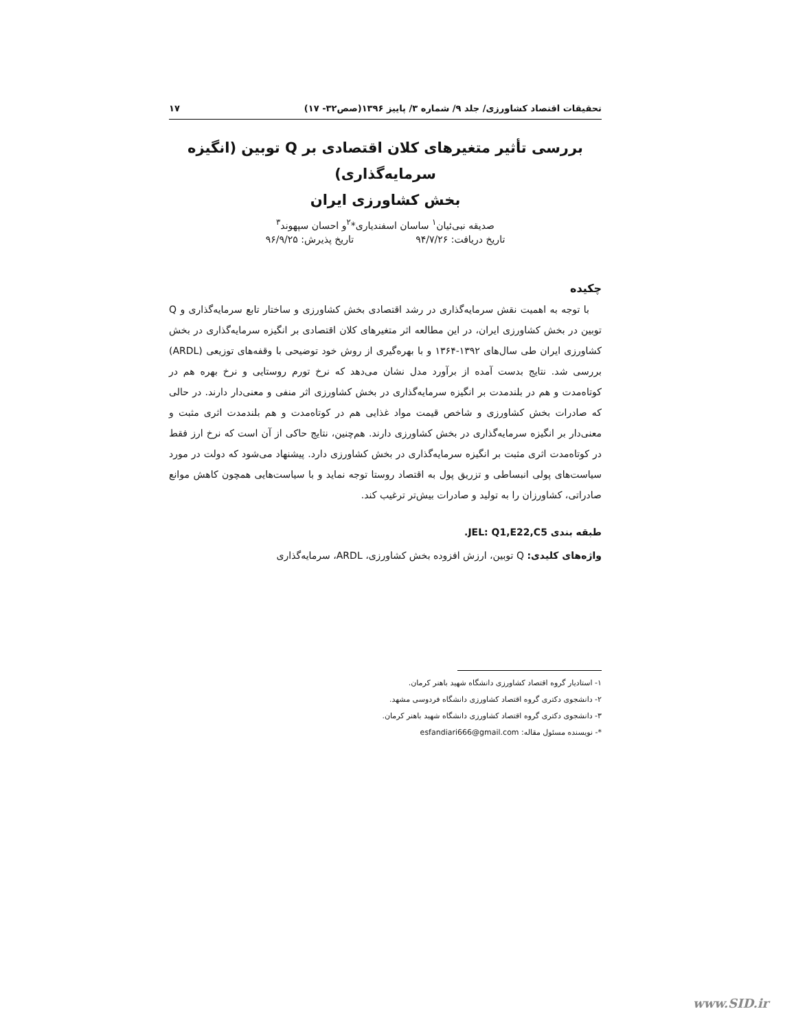تحقیقات اقتصاد کشاورزی/ جلد ۹/ شماره ۳/ پاییز ۱۳۹۶(صص۳۲- ۱۷) ۱۷
بررسی تأثیر متغیرهای کلان اقتصادی بر Q توبین (انگیزه سرمایه‌گذاری)
بخش کشاورزی ایران
صدیقه نبی‌ئیان<sup>۱</sup> ساسان اسفندیاری*<sup>۲</sup>و احسان سپهوند<sup>۳</sup>
تاریخ دریافت: ۹۴/۷/۲۶ تاریخ پذیرش: ۹۶/۹/۲۵
چکیده
با توجه به اهمیت نقش سرمایه‌گذاری در رشد اقتصادی بخش کشاورزی و ساختار تابع سرمایه‌گذاری و Q توبین در بخش کشاورزی ایران، در این مطالعه اثر متغیرهای کلان اقتصادی بر انگیزه سرمایه‌گذاری در بخش کشاورزی ایران طی سال‌های ۱۳۹۲-۱۳۶۴ و با بهره‌گیری از روش خود توضیحی با وقفه‌های توزیعی (ARDL) بررسی شد. نتایج بدست آمده از برآورد مدل نشان می‌دهد که نرخ تورم روستایی و نرخ بهره هم در کوتاه‌مدت و هم در بلندمدت بر انگیزه سرمایه‌گذاری در بخش کشاورزی اثر منفی و معنی‌دار دارند. در حالی که صادرات بخش کشاورزی و شاخص قیمت مواد غذایی هم در کوتاه‌مدت و هم بلندمدت اثری مثبت و معنی‌دار بر انگیزه سرمایه‌گذاری در بخش کشاورزی دارند. هم‌چنین، نتایج حاکی از آن است که نرخ ارز فقط در کوتاه‌مدت اثری مثبت بر انگیزه سرمایه‌گذاری در بخش کشاورزی دارد. پیشنهاد می‌شود که دولت در مورد سیاست‌های پولی انبساطی و تزریق پول به اقتصاد روستا توجه نماید و با سیاست‌هایی همچون کاهش موانع صادراتی، کشاورزان را به تولید و صادرات بیش‌تر ترغیب کند.
طبقه بندی JEL: Q1,E22,C5.
واژه‌های کلیدی: Q توبین، ارزش افزوده بخش کشاورزی، ARDL، سرمایه‌گذاری
۱- استادیار گروه اقتصاد کشاورزی دانشگاه شهید باهنر کرمان.
۲- دانشجوی دکتری گروه اقتصاد کشاورزی دانشگاه فردوسی مشهد.
۳- دانشجوی دکتری گروه اقتصاد کشاورزی دانشگاه شهید باهنر کرمان.
*- نویسنده مسئول مقاله: esfandiari666@gmail.com
www.SID.ir